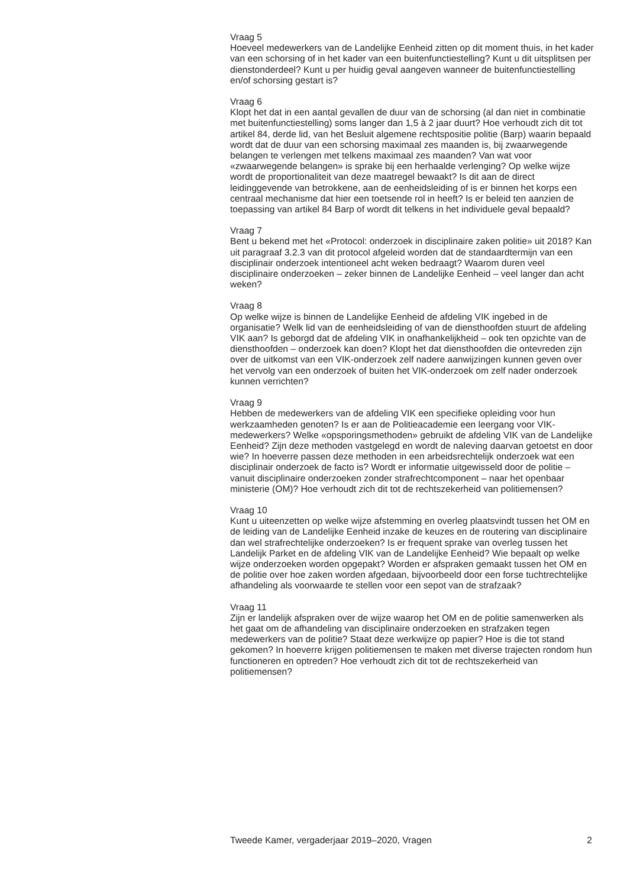Vraag 5
Hoeveel medewerkers van de Landelijke Eenheid zitten op dit moment thuis, in het kader van een schorsing of in het kader van een buitenfunctiestelling? Kunt u dit uitsplitsen per dienstonderdeel? Kunt u per huidig geval aangeven wanneer de buitenfunctiestelling en/of schorsing gestart is?
Vraag 6
Klopt het dat in een aantal gevallen de duur van de schorsing (al dan niet in combinatie met buitenfunctiestelling) soms langer dan 1,5 à 2 jaar duurt? Hoe verhoudt zich dit tot artikel 84, derde lid, van het Besluit algemene rechtspositie politie (Barp) waarin bepaald wordt dat de duur van een schorsing maximaal zes maanden is, bij zwaarwegende belangen te verlengen met telkens maximaal zes maanden? Van wat voor «zwaarwegende belangen» is sprake bij een herhaalde verlenging? Op welke wijze wordt de proportionaliteit van deze maatregel bewaakt? Is dit aan de direct leidinggevende van betrokkene, aan de eenheidsleiding of is er binnen het korps een centraal mechanisme dat hier een toetsende rol in heeft? Is er beleid ten aanzien de toepassing van artikel 84 Barp of wordt dit telkens in het individuele geval bepaald?
Vraag 7
Bent u bekend met het «Protocol: onderzoek in disciplinaire zaken politie» uit 2018? Kan uit paragraaf 3.2.3 van dit protocol afgeleid worden dat de standaardtermijn van een disciplinair onderzoek intentioneel acht weken bedraagt? Waarom duren veel disciplinaire onderzoeken – zeker binnen de Landelijke Eenheid – veel langer dan acht weken?
Vraag 8
Op welke wijze is binnen de Landelijke Eenheid de afdeling VIK ingebed in de organisatie? Welk lid van de eenheidsleiding of van de diensthoofden stuurt de afdeling VIK aan? Is geborgd dat de afdeling VIK in onafhankelijkheid – ook ten opzichte van de diensthoofden – onderzoek kan doen? Klopt het dat diensthoofden die ontevreden zijn over de uitkomst van een VIK-onderzoek zelf nadere aanwijzingen kunnen geven over het vervolg van een onderzoek of buiten het VIK-onderzoek om zelf nader onderzoek kunnen verrichten?
Vraag 9
Hebben de medewerkers van de afdeling VIK een specifieke opleiding voor hun werkzaamheden genoten? Is er aan de Politieacademie een leergang voor VIK-medewerkers? Welke «opsporingsmethoden» gebruikt de afdeling VIK van de Landelijke Eenheid? Zijn deze methoden vastgelegd en wordt de naleving daarvan getoetst en door wie? In hoeverre passen deze methoden in een arbeidsrechtelijk onderzoek wat een disciplinair onderzoek de facto is? Wordt er informatie uitgewisseld door de politie – vanuit disciplinaire onderzoeken zonder strafrechtcomponent – naar het openbaar ministerie (OM)? Hoe verhoudt zich dit tot de rechtszekerheid van politiemensen?
Vraag 10
Kunt u uiteenzetten op welke wijze afstemming en overleg plaatsvindt tussen het OM en de leiding van de Landelijke Eenheid inzake de keuzes en de routering van disciplinaire dan wel strafrechtelijke onderzoeken? Is er frequent sprake van overleg tussen het Landelijk Parket en de afdeling VIK van de Landelijke Eenheid? Wie bepaalt op welke wijze onderzoeken worden opgepakt? Worden er afspraken gemaakt tussen het OM en de politie over hoe zaken worden afgedaan, bijvoorbeeld door een forse tuchtrechtelijke afhandeling als voorwaarde te stellen voor een sepot van de strafzaak?
Vraag 11
Zijn er landelijk afspraken over de wijze waarop het OM en de politie samenwerken als het gaat om de afhandeling van disciplinaire onderzoeken en strafzaken tegen medewerkers van de politie? Staat deze werkwijze op papier? Hoe is die tot stand gekomen? In hoeverre krijgen politiemensen te maken met diverse trajecten rondom hun functioneren en optreden? Hoe verhoudt zich dit tot de rechtszekerheid van politiemensen?
Tweede Kamer, vergaderjaar 2019–2020, Vragen 2